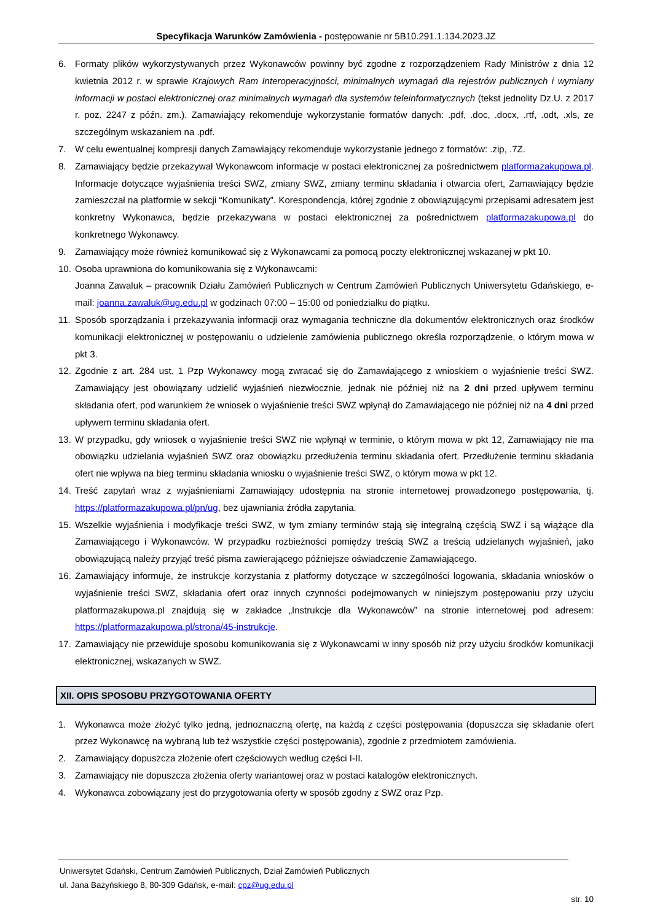Specyfikacja Warunków Zamówienia - postępowanie nr 5B10.291.1.134.2023.JZ
6. Formaty plików wykorzystywanych przez Wykonawców powinny być zgodne z rozporządzeniem Rady Ministrów z dnia 12 kwietnia 2012 r. w sprawie Krajowych Ram Interoperacyjności, minimalnych wymagań dla rejestrów publicznych i wymiany informacji w postaci elektronicznej oraz minimalnych wymagań dla systemów teleinformatycznych (tekst jednolity Dz.U. z 2017 r. poz. 2247 z późn. zm.). Zamawiający rekomenduje wykorzystanie formatów danych: .pdf, .doc, .docx, .rtf, .odt, .xls, ze szczególnym wskazaniem na .pdf.
7. W celu ewentualnej kompresji danych Zamawiający rekomenduje wykorzystanie jednego z formatów: .zip, .7Z.
8. Zamawiający będzie przekazywał Wykonawcom informacje w postaci elektronicznej za pośrednictwem platformazakupowa.pl. Informacje dotyczące wyjaśnienia treści SWZ, zmiany SWZ, zmiany terminu składania i otwarcia ofert, Zamawiający będzie zamieszczał na platformie w sekcji “Komunikaty”. Korespondencja, której zgodnie z obowiązującymi przepisami adresatem jest konkretny Wykonawca, będzie przekazywana w postaci elektronicznej za pośrednictwem platformazakupowa.pl do konkretnego Wykonawcy.
9. Zamawiający może również komunikować się z Wykonawcami za pomocą poczty elektronicznej wskazanej w pkt 10.
10. Osoba uprawniona do komunikowania się z Wykonawcami:
Joanna Zawaluk – pracownik Działu Zamówień Publicznych w Centrum Zamówień Publicznych Uniwersytetu Gdańskiego, e-mail: joanna.zawaluk@ug.edu.pl w godzinach 07:00 – 15:00 od poniedziałku do piątku.
11. Sposób sporządzania i przekazywania informacji oraz wymagania techniczne dla dokumentów elektronicznych oraz środków komunikacji elektronicznej w postępowaniu o udzielenie zamówienia publicznego określa rozporządzenie, o którym mowa w pkt 3.
12. Zgodnie z art. 284 ust. 1 Pzp Wykonawcy mogą zwracać się do Zamawiającego z wnioskiem o wyjaśnienie treści SWZ. Zamawiający jest obowiązany udzielić wyjaśnień niezwłocznie, jednak nie później niż na 2 dni przed upływem terminu składania ofert, pod warunkiem że wniosek o wyjaśnienie treści SWZ wpłynął do Zamawiającego nie później niż na 4 dni przed upływem terminu składania ofert.
13. W przypadku, gdy wniosek o wyjaśnienie treści SWZ nie wpłynął w terminie, o którym mowa w pkt 12, Zamawiający nie ma obowiązku udzielania wyjaśnień SWZ oraz obowiązku przedłużenia terminu składania ofert. Przedłużenie terminu składania ofert nie wpływa na bieg terminu składania wniosku o wyjaśnienie treści SWZ, o którym mowa w pkt 12.
14. Treść zapytań wraz z wyjaśnieniami Zamawiający udostępnia na stronie internetowej prowadzonego postępowania, tj. https://platformazakupowa.pl/pn/ug, bez ujawniania źródła zapytania.
15. Wszelkie wyjaśnienia i modyfikacje treści SWZ, w tym zmiany terminów stają się integralną częścią SWZ i są wiążące dla Zamawiającego i Wykonawców. W przypadku rozbieżności pomiędzy treścią SWZ a treścią udzielanych wyjaśnień, jako obowiązującą należy przyjąć treść pisma zawierającego późniejsze oświadczenie Zamawiającego.
16. Zamawiający informuje, że instrukcje korzystania z platformy dotyczące w szczególności logowania, składania wniosków o wyjaśnienie treści SWZ, składania ofert oraz innych czynności podejmowanych w niniejszym postępowaniu przy użyciu platformazakupowa.pl znajdują się w zakładce „Instrukcje dla Wykonawców” na stronie internetowej pod adresem: https://platformazakupowa.pl/strona/45-instrukcje.
17. Zamawiający nie przewiduje sposobu komunikowania się z Wykonawcami w inny sposób niż przy użyciu środków komunikacji elektronicznej, wskazanych w SWZ.
XII. OPIS SPOSOBU PRZYGOTOWANIA OFERTY
1. Wykonawca może złożyć tylko jedną, jednoznaczną ofertę, na każdą z części postępowania (dopuszcza się składanie ofert przez Wykonawcę na wybraną lub też wszystkie części postępowania), zgodnie z przedmiotem zamówienia.
2. Zamawiający dopuszcza złożenie ofert częściowych według części I-II.
3. Zamawiający nie dopuszcza złożenia oferty wariantowej oraz w postaci katalogów elektronicznych.
4. Wykonawca zobowiązany jest do przygotowania oferty w sposób zgodny z SWZ oraz Pzp.
Uniwersytet Gdański, Centrum Zamówień Publicznych, Dział Zamówień Publicznych
ul. Jana Bażyńskiego 8, 80-309 Gdańsk, e-mail: cpz@ug.edu.pl
str. 10